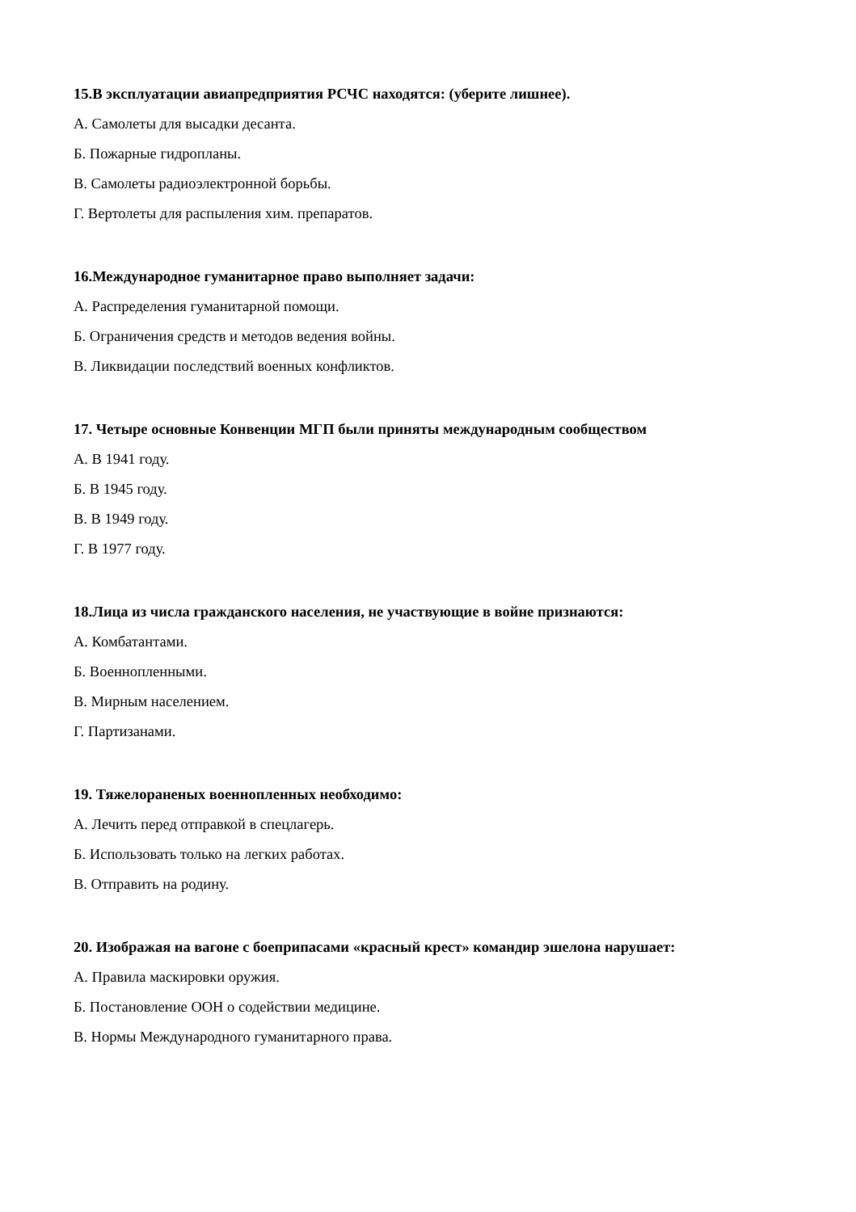15.В эксплуатации авиапредприятия РСЧС находятся: (уберите лишнее).
А. Самолеты для высадки десанта.
Б. Пожарные гидропланы.
В. Самолеты радиоэлектронной борьбы.
Г. Вертолеты для распыления хим. препаратов.
16.Международное гуманитарное право выполняет задачи:
А. Распределения гуманитарной помощи.
Б. Ограничения средств и методов ведения войны.
В. Ликвидации последствий военных конфликтов.
17. Четыре основные Конвенции МГП были приняты международным сообществом
А. В 1941 году.
Б. В 1945 году.
В. В 1949 году.
Г. В 1977 году.
18.Лица из числа гражданского населения, не участвующие в войне признаются:
А. Комбатантами.
Б. Военнопленными.
В. Мирным населением.
Г. Партизанами.
19. Тяжелораненых военнопленных необходимо:
А. Лечить перед отправкой в спецлагерь.
Б. Использовать только на легких работах.
В. Отправить на родину.
20. Изображая на вагоне с боеприпасами «красный крест» командир эшелона нарушает:
А. Правила маскировки оружия.
Б. Постановление ООН о содействии медицине.
В. Нормы Международного гуманитарного права.